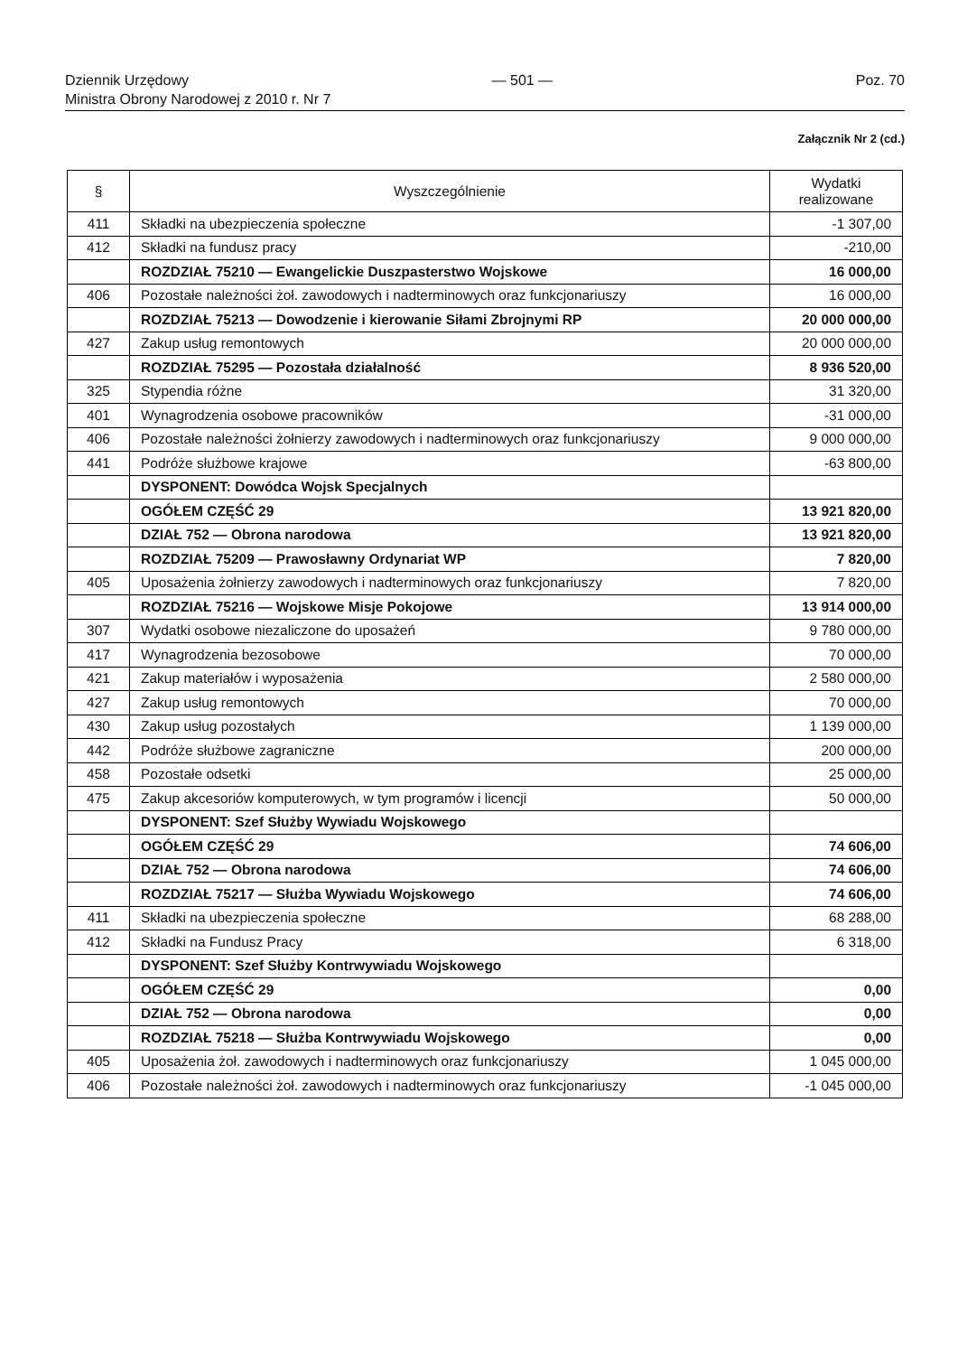Dziennik Urzędowy — 501 — Poz. 70
Ministra Obrony Narodowej z 2010 r. Nr 7
Załącznik Nr 2 (cd.)
| § | Wyszczególnienie | Wydatki realizowane |
| --- | --- | --- |
| 411 | Składki na ubezpieczenia społeczne | -1 307,00 |
| 412 | Składki na fundusz pracy | -210,00 |
| | ROZDZIAŁ 75210 — Ewangelickie Duszpasterstwo Wojskowe | 16 000,00 |
| 406 | Pozostałe należności żoł. zawodowych i nadterminowych oraz funkcjonariuszy | 16 000,00 |
| | ROZDZIAŁ 75213 — Dowodzenie i kierowanie Siłami Zbrojnymi RP | 20 000 000,00 |
| 427 | Zakup usług remontowych | 20 000 000,00 |
| | ROZDZIAŁ 75295 — Pozostała działalność | 8 936 520,00 |
| 325 | Stypendia różne | 31 320,00 |
| 401 | Wynagrodzenia osobowe pracowników | -31 000,00 |
| 406 | Pozostałe należności żołnierzy zawodowych i nadterminowych oraz funkcjonariuszy | 9 000 000,00 |
| 441 | Podróże służbowe krajowe | -63 800,00 |
| | DYSPONENT: Dowódca Wojsk Specjalnych | |
| | OGÓŁEM CZĘŚĆ 29 | 13 921 820,00 |
| | DZIAŁ 752 — Obrona narodowa | 13 921 820,00 |
| | ROZDZIAŁ 75209 — Prawosławny Ordynariat WP | 7 820,00 |
| 405 | Uposażenia żołnierzy zawodowych i nadterminowych oraz funkcjonariuszy | 7 820,00 |
| | ROZDZIAŁ 75216 — Wojskowe Misje Pokojowe | 13 914 000,00 |
| 307 | Wydatki osobowe niezaliczone do uposażeń | 9 780 000,00 |
| 417 | Wynagrodzenia bezosobowe | 70 000,00 |
| 421 | Zakup materiałów i wyposażenia | 2 580 000,00 |
| 427 | Zakup usług remontowych | 70 000,00 |
| 430 | Zakup usług pozostałych | 1 139 000,00 |
| 442 | Podróże służbowe zagraniczne | 200 000,00 |
| 458 | Pozostałe odsetki | 25 000,00 |
| 475 | Zakup akcesoriów komputerowych, w tym programów i licencji | 50 000,00 |
| | DYSPONENT: Szef Służby Wywiadu Wojskowego | |
| | OGÓŁEM CZĘŚĆ 29 | 74 606,00 |
| | DZIAŁ 752 — Obrona narodowa | 74 606,00 |
| | ROZDZIAŁ 75217 — Służba Wywiadu Wojskowego | 74 606,00 |
| 411 | Składki na ubezpieczenia społeczne | 68 288,00 |
| 412 | Składki na Fundusz Pracy | 6 318,00 |
| | DYSPONENT: Szef Służby Kontrwywiadu Wojskowego | |
| | OGÓŁEM CZĘŚĆ 29 | 0,00 |
| | DZIAŁ 752 — Obrona narodowa | 0,00 |
| | ROZDZIAŁ 75218 — Służba Kontrwywiadu Wojskowego | 0,00 |
| 405 | Uposażenia żoł. zawodowych i nadterminowych oraz funkcjonariuszy | 1 045 000,00 |
| 406 | Pozostałe należności żoł. zawodowych i nadterminowych oraz funkcjonariuszy | -1 045 000,00 |